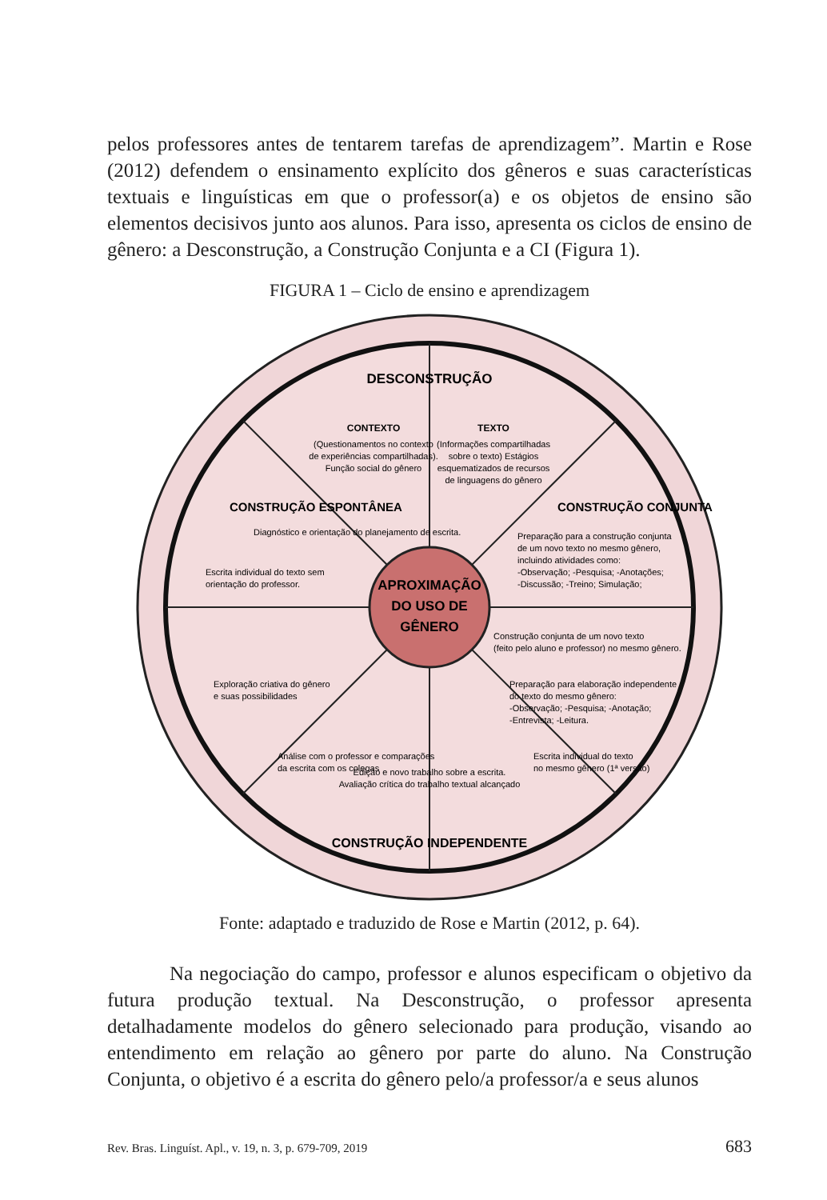pelos professores antes de tentarem tarefas de aprendizagem”. Martin e Rose (2012) defendem o ensinamento explícito dos gêneros e suas características textuais e linguísticas em que o professor(a) e os objetos de ensino são elementos decisivos junto aos alunos. Para isso, apresenta os ciclos de ensino de gênero: a Desconstrução, a Construção Conjunta e a CI (Figura 1).
FIGURA 1 – Ciclo de ensino e aprendizagem
APROXIMAÇÃO
DO USO DE
GÊNERO
DESCONSTRUÇÃO
CONTEXTO
(Questionamentos no contexto
de experiências compartilhadas).
Função social do gênero
TEXTO
(Informações compartilhadas
sobre o texto) Estágios
esquematizados de recursos
de linguagens do gênero
CONSTRUÇÃO ESPONTÂNEA
Diagnóstico e orientação do planejamento de escrita.
Escrita individual do texto sem
orientação do professor.
CONSTRUÇÃO CONJUNTA
Preparação para a construção conjunta
de um novo texto no mesmo gênero,
incluindo atividades como:
-Observação; -Pesquisa; -Anotações;
-Discussão; -Treino; Simulação;
Construção conjunta de um novo texto
(feito pelo aluno e professor) no mesmo gênero.
Preparação para elaboração independente
do texto do mesmo gênero:
-Observação; -Pesquisa; -Anotação;
-Entrevista; -Leitura.
Exploração criativa do gênero
e suas possibilidades
Análise com o professor e comparações
da escrita com os colegas
Edição e novo trabalho sobre a escrita.
Avaliação crítica do trabalho textual alcançado
Escrita individual do texto
no mesmo gênero (1ª versão)
CONSTRUÇÃO INDEPENDENTE
Fonte: adaptado e traduzido de Rose e Martin (2012, p. 64).
Na negociação do campo, professor e alunos especificam o objetivo da futura produção textual. Na Desconstrução, o professor apresenta detalhadamente modelos do gênero selecionado para produção, visando ao entendimento em relação ao gênero por parte do aluno. Na Construção Conjunta, o objetivo é a escrita do gênero pelo/a professor/a e seus alunos
Rev. Bras. Linguíst. Apl., v. 19, n. 3, p. 679-709, 2019 683